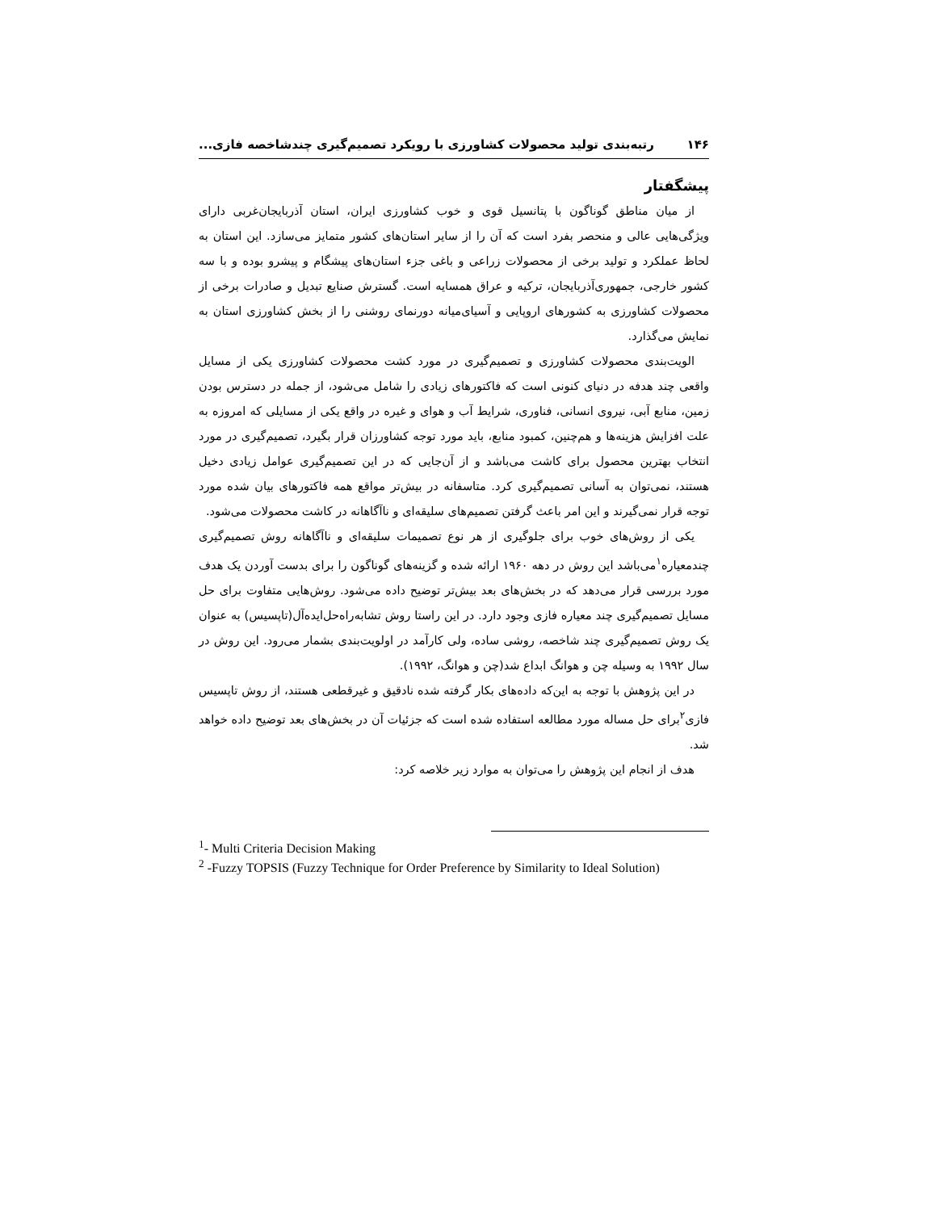۱۴۶ رتبه‌بندی تولید محصولات کشاورزی با رویکرد تصمیم‌گیری چندشاخصه فازی...
پیشگفتار
از میان مناطق گوناگون با پتانسیل قوی و خوب کشاورزی ایران، استان آذربایجان‌غربی دارای ویژگی‌هایی عالی و منحصر بفرد است که آن را از سایر استان‌های کشور متمایز می‌سازد. این استان به لحاظ عملکرد و تولید برخی از محصولات زراعی و باغی جزء استان‌های پیشگام و پیشرو بوده و با سه کشور خارجی، جمهوری‌آذربایجان، ترکیه و عراق همسایه است. گسترش صنایع تبدیل و صادرات برخی از محصولات کشاورزی به کشورهای اروپایی و آسیای‌میانه دورنمای روشنی را از بخش کشاورزی استان به نمایش می‌گذارد.
الویت‌بندی محصولات کشاورزی و تصمیم‌گیری در مورد کشت محصولات کشاورزی یکی از مسایل واقعی چند هدفه در دنیای کنونی است که فاکتورهای زیادی را شامل می‌شود، از جمله در دسترس بودن زمین، منابع آبی، نیروی انسانی، فناوری، شرایط آب و هوای و غیره در واقع یکی از مسایلی که امروزه به علت افزایش هزینه‌ها و هم‌چنین، کمبود منابع، باید مورد توجه کشاورزان قرار بگیرد، تصمیم‌گیری در مورد انتخاب بهترین محصول برای کاشت می‌باشد و از آن‌جایی که در این تصمیم‌گیری عوامل زیادی دخیل هستند، نمی‌توان به آسانی تصمیم‌گیری کرد. متاسفانه در بیش‌تر مواقع همه فاکتورهای بیان شده مورد توجه قرار نمی‌گیرند و این امر باعث گرفتن تصمیم‌های سلیقه‌ای و ناآگاهانه در کاشت محصولات می‌شود.
یکی از روش‌های خوب برای جلوگیری از هر نوع تصمیمات سلیقه‌ای و ناآگاهانه روش تصمیم‌گیری چندمعیاره<sup>۱</sup>می‌باشد این روش در دهه ۱۹۶۰ ارائه شده و گزینه‌های گوناگون را برای بدست آوردن یک هدف مورد بررسی قرار می‌دهد که در بخش‌های بعد بیش‌تر توضیح داده می‌شود. روش‌هایی متفاوت برای حل مسایل تصمیم‌گیری چند معیاره فازی وجود دارد. در این راستا روش تشابه‌راه‌حل‌ایده‌آل(تاپسیس) به عنوان یک روش تصمیم‌گیری چند شاخصه، روشی ساده، ولی کارآمد در اولویت‌بندی بشمار می‌رود. این روش در سال ۱۹۹۲ به وسیله چن و هوانگ ابداع شد(چن و هوانگ، ۱۹۹۲).
در این پژوهش با توجه به این‌که داده‌های بکار گرفته شده نادقیق و غیرقطعی هستند، از روش تاپسیس فازی<sup>۲</sup>برای حل مساله مورد مطالعه استفاده شده است که جزئیات آن در بخش‌های بعد توضیح داده خواهد شد.
هدف از انجام این پژوهش را می‌توان به موارد زیر خلاصه کرد:
<sup>1</sup>- Multi Criteria Decision Making
<sup>2</sup> -Fuzzy TOPSIS (Fuzzy Technique for Order Preference by Similarity to Ideal Solution)